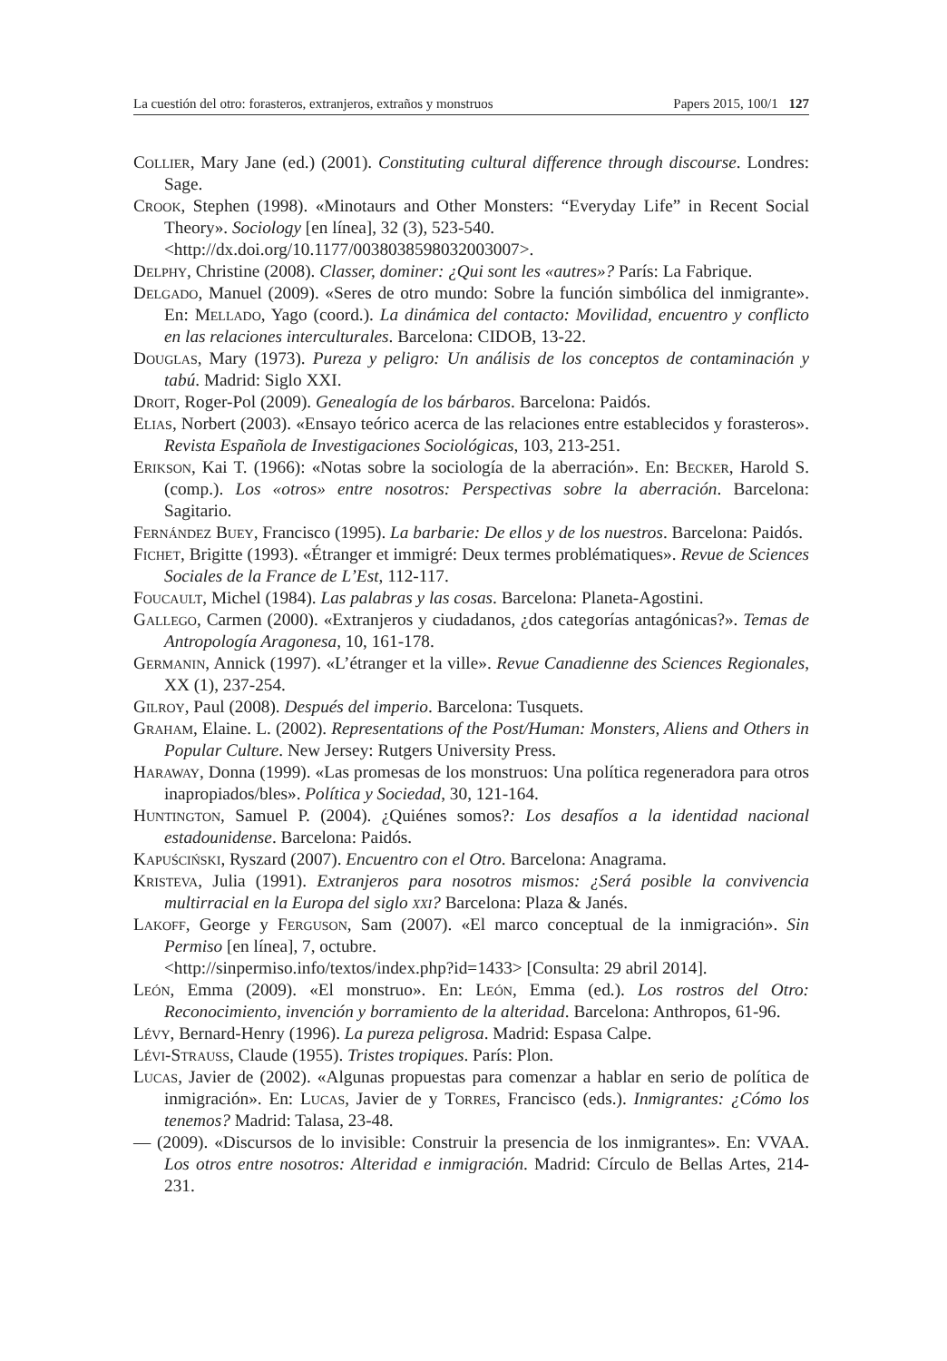La cuestión del otro: forasteros, extranjeros, extraños y monstruos Papers 2015, 100/1 127
Collier, Mary Jane (ed.) (2001). Constituting cultural difference through discourse. Londres: Sage.
Crook, Stephen (1998). «Minotaurs and Other Monsters: “Everyday Life” in Recent Social Theory». Sociology [en línea], 32 (3), 523-540.
<http://dx.doi.org/10.1177/0038038598032003007>.
Delphy, Christine (2008). Classer, dominer: ¿Qui sont les «autres»? París: La Fabrique.
Delgado, Manuel (2009). «Seres de otro mundo: Sobre la función simbólica del inmigrante». En: Mellado, Yago (coord.). La dinámica del contacto: Movilidad, encuentro y conflicto en las relaciones interculturales. Barcelona: CIDOB, 13-22.
Douglas, Mary (1973). Pureza y peligro: Un análisis de los conceptos de contaminación y tabú. Madrid: Siglo XXI.
Droit, Roger-Pol (2009). Genealogía de los bárbaros. Barcelona: Paidós.
Elias, Norbert (2003). «Ensayo teórico acerca de las relaciones entre establecidos y forasteros». Revista Española de Investigaciones Sociológicas, 103, 213-251.
Erikson, Kai T. (1966): «Notas sobre la sociología de la aberración». En: Becker, Harold S. (comp.). Los «otros» entre nosotros: Perspectivas sobre la aberración. Barcelona: Sagitario.
Fernández Buey, Francisco (1995). La barbarie: De ellos y de los nuestros. Barcelona: Paidós.
Fichet, Brigitte (1993). «Étranger et immigré: Deux termes problématiques». Revue de Sciences Sociales de la France de L’Est, 112-117.
Foucault, Michel (1984). Las palabras y las cosas. Barcelona: Planeta-Agostini.
Gallego, Carmen (2000). «Extranjeros y ciudadanos, ¿dos categorías antagónicas?». Temas de Antropología Aragonesa, 10, 161-178.
Germanin, Annick (1997). «L’étranger et la ville». Revue Canadienne des Sciences Regionales, XX (1), 237-254.
Gilroy, Paul (2008). Después del imperio. Barcelona: Tusquets.
Graham, Elaine. L. (2002). Representations of the Post/Human: Monsters, Aliens and Others in Popular Culture. New Jersey: Rutgers University Press.
Haraway, Donna (1999). «Las promesas de los monstruos: Una política regeneradora para otros inapropiados/bles». Política y Sociedad, 30, 121-164.
Huntington, Samuel P. (2004). ¿Quiénes somos?: Los desafíos a la identidad nacional estadounidense. Barcelona: Paidós.
Kapuściński, Ryszard (2007). Encuentro con el Otro. Barcelona: Anagrama.
Kristeva, Julia (1991). Extranjeros para nosotros mismos: ¿Será posible la convivencia multirracial en la Europa del siglo xxi? Barcelona: Plaza & Janés.
Lakoff, George y Ferguson, Sam (2007). «El marco conceptual de la inmigración». Sin Permiso [en línea], 7, octubre.
<http://sinpermiso.info/textos/index.php?id=1433> [Consulta: 29 abril 2014].
León, Emma (2009). «El monstruo». En: León, Emma (ed.). Los rostros del Otro: Reconocimiento, invención y borramiento de la alteridad. Barcelona: Anthropos, 61-96.
Lévy, Bernard-Henry (1996). La pureza peligrosa. Madrid: Espasa Calpe.
Lévi-Strauss, Claude (1955). Tristes tropiques. París: Plon.
Lucas, Javier de (2002). «Algunas propuestas para comenzar a hablar en serio de política de inmigración». En: Lucas, Javier de y Torres, Francisco (eds.). Inmigrantes: ¿Cómo los tenemos? Madrid: Talasa, 23-48.
— (2009). «Discursos de lo invisible: Construir la presencia de los inmigrantes». En: VVAA. Los otros entre nosotros: Alteridad e inmigración. Madrid: Círculo de Bellas Artes, 214-231.